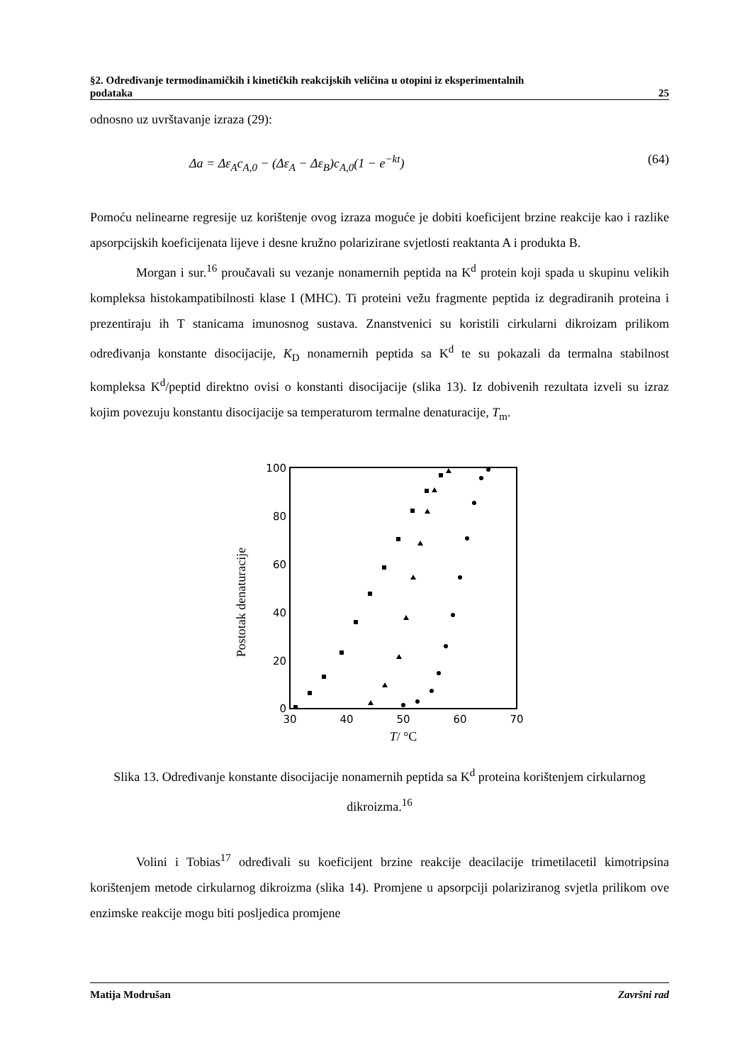§2. Određivanje termodinamičkih i kinetičkih reakcijskih veličina u otopini iz eksperimentalnih
podataka 25
odnosno uz uvrštavanje izraza (29):
Δa = Δε<sub>A</sub>c<sub>A,0</sub> − (Δε<sub>A</sub> − Δε<sub>B</sub>)c<sub>A,0</sub>(1 − e<sup>−kt</sup>) (64)
Pomoću nelinearne regresije uz korištenje ovog izraza moguće je dobiti koeficijent brzine reakcije kao i razlike apsorpcijskih koeficijenata lijeve i desne kružno polarizirane svjetlosti reaktanta A i produkta B.
Morgan i sur.<sup>16</sup> proučavali su vezanje nonamernih peptida na K<sup>d</sup> protein koji spada u skupinu velikih kompleksa histokampatibilnosti klase I (MHC). Ti proteini vežu fragmente peptida iz degradiranih proteina i prezentiraju ih T stanicama imunosnog sustava. Znanstvenici su koristili cirkularni dikroizam prilikom određivanja konstante disocijacije, K<sub>D</sub> nonamernih peptida sa K<sup>d</sup> te su pokazali da termalna stabilnost kompleksa K<sup>d</sup>/peptid direktno ovisi o konstanti disocijacije (slika 13). Iz dobivenih rezultata izveli su izraz kojim povezuju konstantu disocijacije sa temperaturom termalne denaturacije, T<sub>m</sub>.
Postotak denaturacije
100
80
60
40
20
0
30
40
50
60
70
T/ °C
Slika 13. Određivanje konstante disocijacije nonamernih peptida sa K<sup>d</sup> proteina korištenjem cirkularnog dikroizma.<sup>16</sup>
Volini i Tobias<sup>17</sup> određivali su koeficijent brzine reakcije deacilacije trimetilacetil kimotripsina korištenjem metode cirkularnog dikroizma (slika 14). Promjene u apsorpciji polariziranog svjetla prilikom ove enzimske reakcije mogu biti posljedica promjene
Matija Modrušan Završni rad